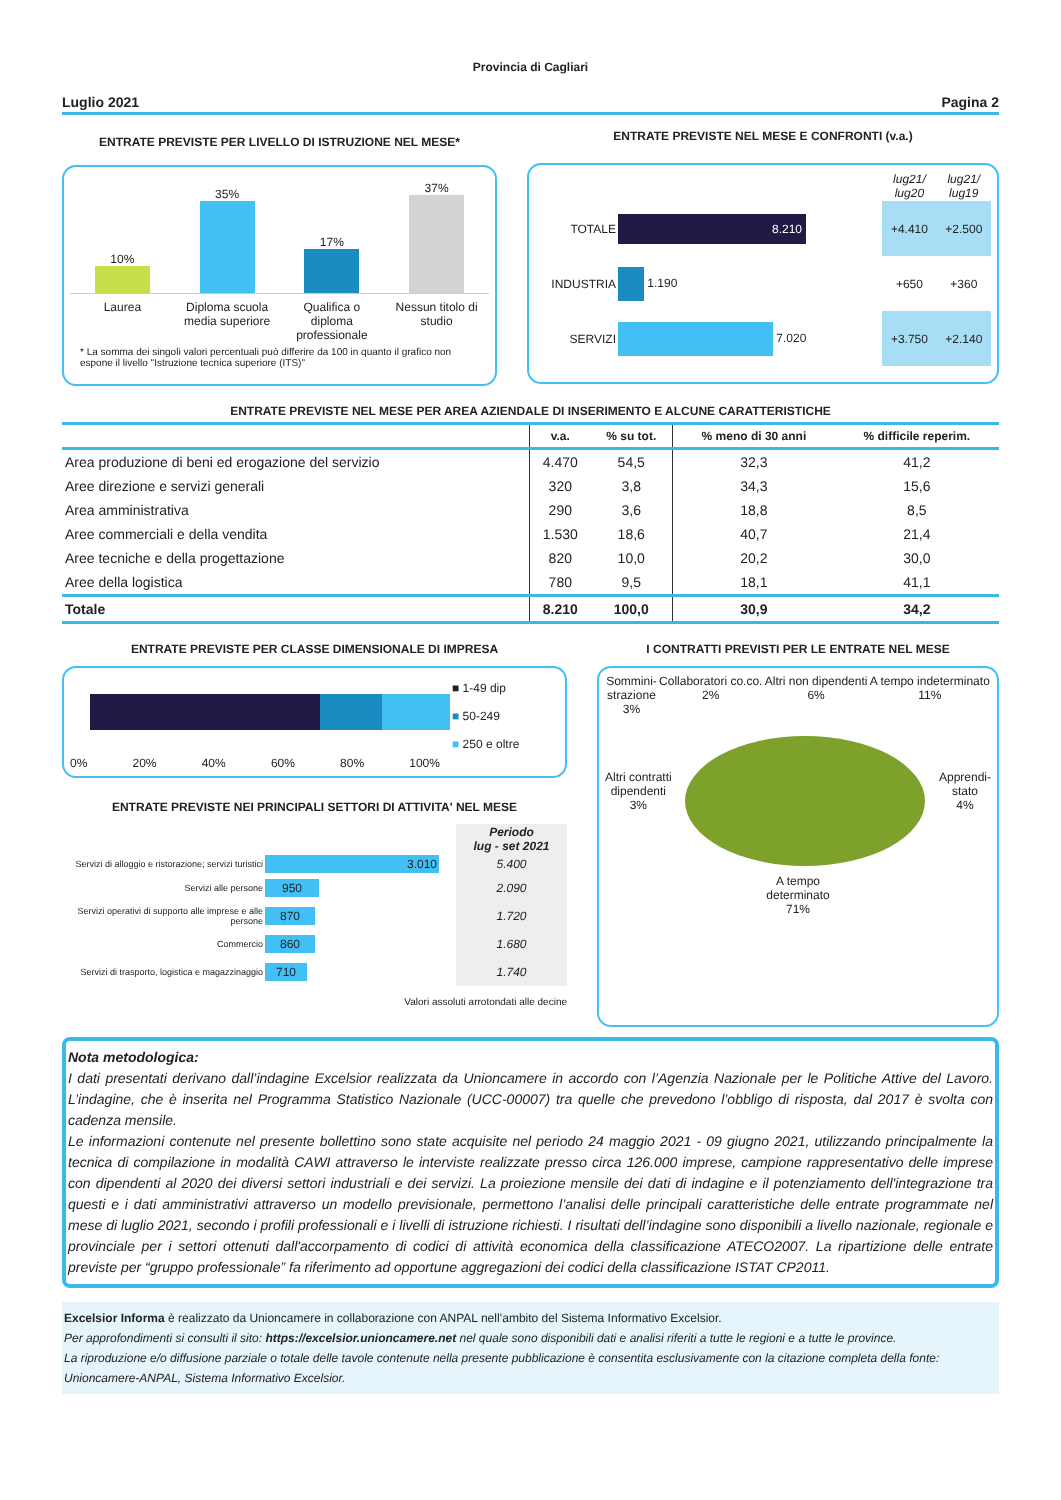Provincia di Cagliari
Luglio 2021 Pagina 2
ENTRATE PREVISTE PER LIVELLO DI ISTRUZIONE NEL MESE*
10%
35%
17%
37%
Laurea Diploma scuola media superiore Qualifica o diploma professionale Nessun titolo di studio
* La somma dei singoli valori percentuali può differire da 100 in quanto il grafico non espone il livello "Istruzione tecnica superiore (ITS)"
ENTRATE PREVISTE NEL MESE E CONFRONTI (v.a.)
| | | lug21/ lug20 | lug21/ lug19 |
| TOTALE | 8.210 | +4.410 | +2.500 |
| INDUSTRIA | 1.190 | +650 | +360 |
| SERVIZI | 7.020 | +3.750 | +2.140 |
ENTRATE PREVISTE NEL MESE PER AREA AZIENDALE DI INSERIMENTO E ALCUNE CARATTERISTICHE
| | v.a. | % su tot. | % meno di 30 anni | % difficile reperim. |
| --- | --- | --- | --- | --- |
| Area produzione di beni ed erogazione del servizio | 4.470 | 54,5 | 32,3 | 41,2 |
| Aree direzione e servizi generali | 320 | 3,8 | 34,3 | 15,6 |
| Area amministrativa | 290 | 3,6 | 18,8 | 8,5 |
| Aree commerciali e della vendita | 1.530 | 18,6 | 40,7 | 21,4 |
| Aree tecniche e della progettazione | 820 | 10,0 | 20,2 | 30,0 |
| Aree della logistica | 780 | 9,5 | 18,1 | 41,1 |
| Totale | 8.210 | 100,0 | 30,9 | 34,2 |
ENTRATE PREVISTE PER CLASSE DIMENSIONALE DI IMPRESA
0% 20% 40% 60% 80% 100%
■ 1-49 dip
■ 50-249
■ 250 e oltre
ENTRATE PREVISTE NEI PRINCIPALI SETTORI DI ATTIVITA' NEL MESE
| | | Periodo lug - set 2021 |
| Servizi di alloggio e ristorazione; servizi turistici | 3.010 | 5.400 |
| Servizi alle persone | 950 | 2.090 |
| Servizi operativi di supporto alle imprese e alle persone | 870 | 1.720 |
| Commercio | 860 | 1.680 |
| Servizi di trasporto, logistica e magazzinaggio | 710 | 1.740 |
Valori assoluti arrotondati alle decine
I CONTRATTI PREVISTI PER LE ENTRATE NEL MESE
Sommini-
strazione
3% Collaboratori co.co.
2% Altri non dipendenti
6% A tempo indeterminato
11%
Altri contratti
dipendenti
3%
Apprendi-
stato
4%
A tempo
determinato
71%
Nota metodologica:
I dati presentati derivano dall’indagine Excelsior realizzata da Unioncamere in accordo con l’Agenzia Nazionale per le Politiche Attive del Lavoro. L’indagine, che è inserita nel Programma Statistico Nazionale (UCC-00007) tra quelle che prevedono l’obbligo di risposta, dal 2017 è svolta con cadenza mensile.
Le informazioni contenute nel presente bollettino sono state acquisite nel periodo 24 maggio 2021 - 09 giugno 2021, utilizzando principalmente la tecnica di compilazione in modalità CAWI attraverso le interviste realizzate presso circa 126.000 imprese, campione rappresentativo delle imprese con dipendenti al 2020 dei diversi settori industriali e dei servizi. La proiezione mensile dei dati di indagine e il potenziamento dell'integrazione tra questi e i dati amministrativi attraverso un modello previsionale, permettono l’analisi delle principali caratteristiche delle entrate programmate nel mese di luglio 2021, secondo i profili professionali e i livelli di istruzione richiesti. I risultati dell’indagine sono disponibili a livello nazionale, regionale e provinciale per i settori ottenuti dall'accorpamento di codici di attività economica della classificazione ATECO2007. La ripartizione delle entrate previste per “gruppo professionale” fa riferimento ad opportune aggregazioni dei codici della classificazione ISTAT CP2011.
Excelsior Informa è realizzato da Unioncamere in collaborazione con ANPAL nell’ambito del Sistema Informativo Excelsior.
Per approfondimenti si consulti il sito: https://excelsior.unioncamere.net nel quale sono disponibili dati e analisi riferiti a tutte le regioni e a tutte le province.
La riproduzione e/o diffusione parziale o totale delle tavole contenute nella presente pubblicazione è consentita esclusivamente con la citazione completa della fonte: Unioncamere-ANPAL, Sistema Informativo Excelsior.